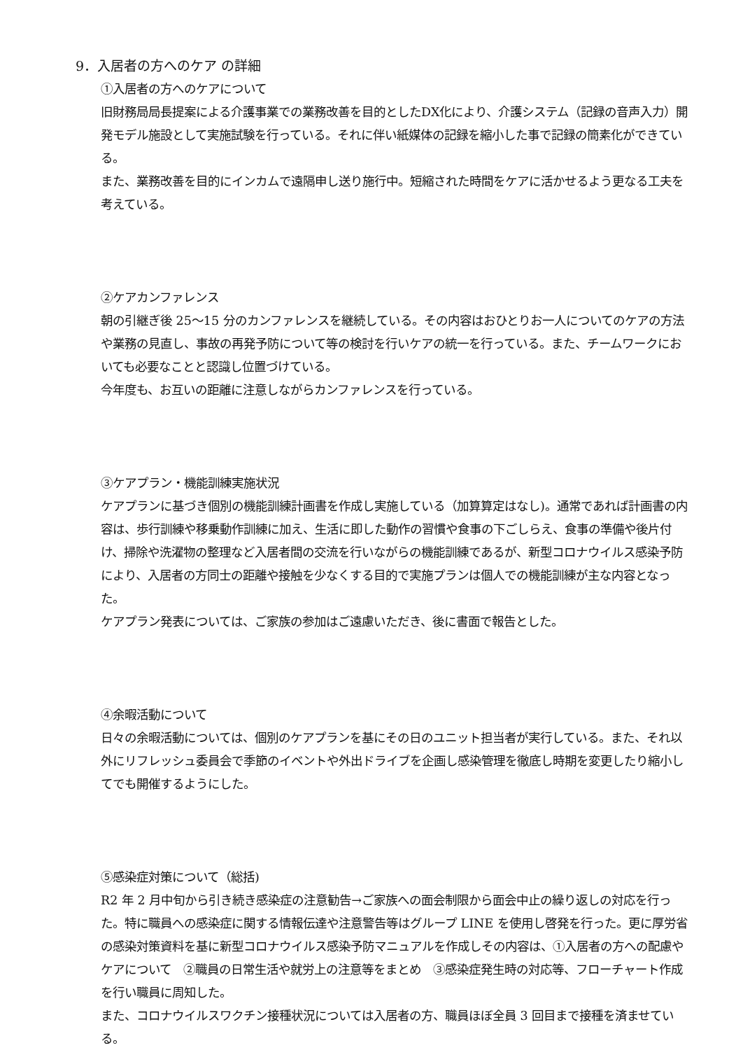9．入居者の方へのケア の詳細
①入居者の方へのケアについて
旧財務局局長提案による介護事業での業務改善を目的としたDX化により、介護システム（記録の音声入力）開発モデル施設として実施試験を行っている。それに伴い紙媒体の記録を縮小した事で記録の簡素化ができている。
また、業務改善を目的にインカムで遠隔申し送り施行中。短縮された時間をケアに活かせるよう更なる工夫を考えている。
②ケアカンファレンス
朝の引継ぎ後 25～15 分のカンファレンスを継続している。その内容はおひとりお一人についてのケアの方法や業務の見直し、事故の再発予防について等の検討を行いケアの統一を行っている。また、チームワークにおいても必要なことと認識し位置づけている。
今年度も、お互いの距離に注意しながらカンファレンスを行っている。
③ケアプラン・機能訓練実施状況
ケアプランに基づき個別の機能訓練計画書を作成し実施している（加算算定はなし)。通常であれば計画書の内容は、歩行訓練や移乗動作訓練に加え、生活に即した動作の習慣や食事の下ごしらえ、食事の準備や後片付け、掃除や洗濯物の整理など入居者間の交流を行いながらの機能訓練であるが、新型コロナウイルス感染予防により、入居者の方同士の距離や接触を少なくする目的で実施プランは個人での機能訓練が主な内容となった。
ケアプラン発表については、ご家族の参加はご遠慮いただき、後に書面で報告とした。
④余暇活動について
日々の余暇活動については、個別のケアプランを基にその日のユニット担当者が実行している。また、それ以外にリフレッシュ委員会で季節のイベントや外出ドライブを企画し感染管理を徹底し時期を変更したり縮小してでも開催するようにした。
⑤感染症対策について（総括)
R2 年 2 月中旬から引き続き感染症の注意勧告→ご家族への面会制限から面会中止の繰り返しの対応を行った。特に職員への感染症に関する情報伝達や注意警告等はグループ LINE を使用し啓発を行った。更に厚労省の感染対策資料を基に新型コロナウイルス感染予防マニュアルを作成しその内容は、①入居者の方への配慮やケアについて　②職員の日常生活や就労上の注意等をまとめ　③感染症発生時の対応等、フローチャート作成を行い職員に周知した。
また、コロナウイルスワクチン接種状況については入居者の方、職員ほぼ全員 3 回目まで接種を済ませている。